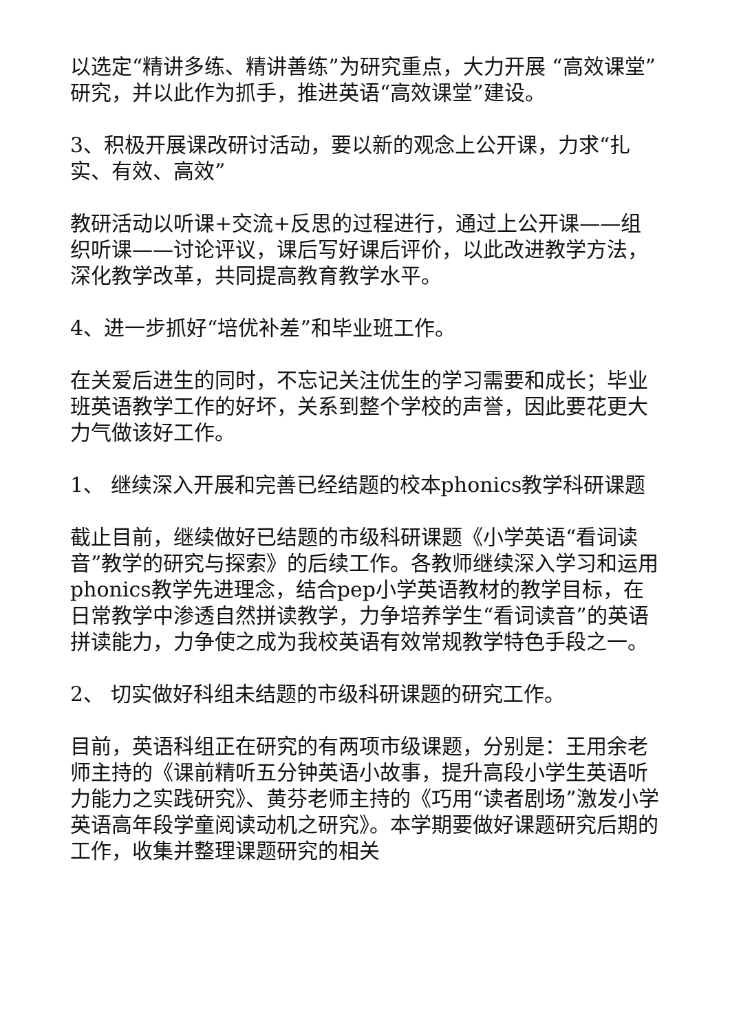以选定“精讲多练、精讲善练”为研究重点，大力开展 “高效课堂”研究，并以此作为抓手，推进英语“高效课堂”建设。
3、积极开展课改研讨活动，要以新的观念上公开课，力求“扎实、有效、高效”
教研活动以听课+交流+反思的过程进行，通过上公开课——组织听课——讨论评议，课后写好课后评价，以此改进教学方法，深化教学改革，共同提高教育教学水平。
4、进一步抓好“培优补差”和毕业班工作。
在关爱后进生的同时，不忘记关注优生的学习需要和成长；毕业班英语教学工作的好坏，关系到整个学校的声誉，因此要花更大力气做该好工作。
1、 继续深入开展和完善已经结题的校本phonics教学科研课题
截止目前，继续做好已结题的市级科研课题《小学英语“看词读音”教学的研究与探索》的后续工作。各教师继续深入学习和运用phonics教学先进理念，结合pep小学英语教材的教学目标，在日常教学中渗透自然拼读教学，力争培养学生“看词读音”的英语拼读能力，力争使之成为我校英语有效常规教学特色手段之一。
2、 切实做好科组未结题的市级科研课题的研究工作。
目前，英语科组正在研究的有两项市级课题，分别是：王用余老师主持的《课前精听五分钟英语小故事，提升高段小学生英语听力能力之实践研究》、黄芬老师主持的《巧用“读者剧场”激发小学英语高年段学童阅读动机之研究》。本学期要做好课题研究后期的工作，收集并整理课题研究的相关